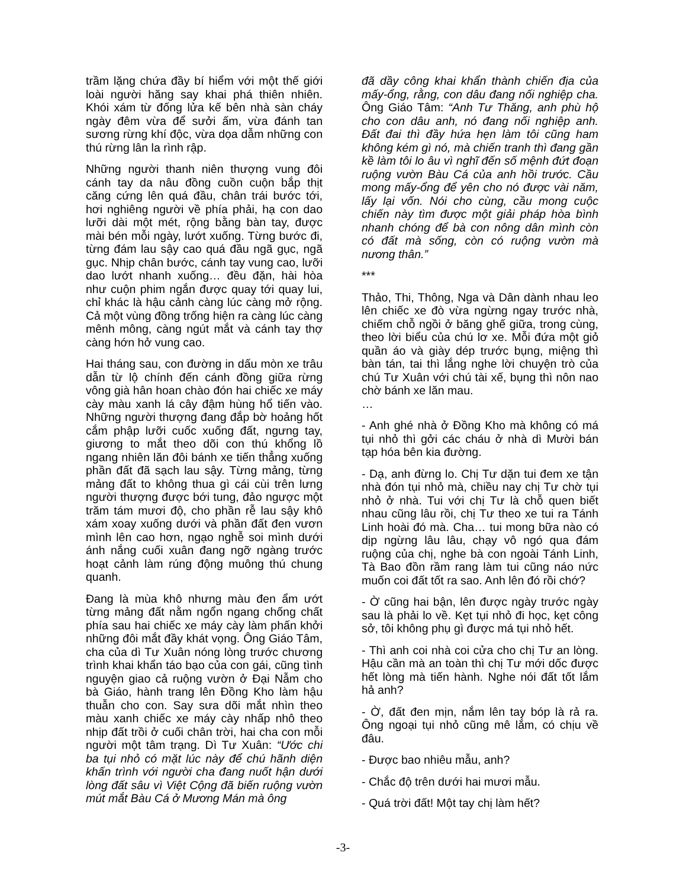trầm lặng chứa đầy bí hiểm với một thế giới loài người hăng say khai phá thiên nhiên. Khói xám từ đống lửa kế bên nhà sàn cháy ngày đêm vừa để sưởi ấm, vừa đánh tan sương rừng khí độc, vừa dọa dẫm những con thú rừng lân la rình rập.
Những người thanh niên thượng vung đôi cánh tay da nâu đồng cuồn cuộn bắp thịt căng cứng lên quá đầu, chân trái bước tới, hơi nghiêng người về phía phải, hạ con dao lưỡi dài một mét, rộng bằng bàn tay, được mài bén mỗi ngày, lướt xuống. Từng bước đi, từng đám lau sậy cao quá đầu ngã gục, ngã gục. Nhịp chân bước, cánh tay vung cao, lưỡi dao lướt nhanh xuống… đều đặn, hài hòa như cuộn phim ngắn được quay tới quay lui, chỉ khác là hậu cảnh càng lúc càng mở rộng. Cả một vùng đồng trống hiện ra càng lúc càng mênh mông, càng ngút mắt và cánh tay thợ càng hớn hở vung cao.
Hai tháng sau, con đường in dấu mòn xe trâu dẫn từ lộ chính đến cánh đồng giữa rừng vông già hân hoan chào đón hai chiếc xe máy cày màu xanh lá cây đậm hùng hổ tiến vào. Những người thượng đang đắp bờ hoảng hốt cắm phập lưỡi cuốc xuống đất, ngưng tay, giương to mắt theo dõi con thú khổng lồ ngang nhiên lăn đôi bánh xe tiến thẳng xuống phần đất đã sạch lau sậy. Từng mảng, từng mảng đất to không thua gì cái cùi trên lưng người thượng được bới tung, đảo ngược một trăm tám mươi độ, cho phần rễ lau sậy khô xám xoay xuống dưới và phần đất đen vươn mình lên cao hơn, ngạo nghễ soi mình dưới ánh nắng cuối xuân đang ngỡ ngàng trước hoạt cảnh làm rúng động muông thú chung quanh.
Đang là mùa khô nhưng màu đen ẩm ướt từng mảng đất nằm ngổn ngang chống chất phía sau hai chiếc xe máy cày làm phấn khởi những đôi mắt đầy khát vọng. Ông Giáo Tâm, cha của dì Tư Xuân nóng lòng trước chương trình khai khẩn táo bạo của con gái, cũng tình nguyện giao cả ruộng vườn ở Đại Nẫm cho bà Giáo, hành trang lên Đồng Kho làm hậu thuẫn cho con. Say sưa dõi mắt nhìn theo màu xanh chiếc xe máy cày nhấp nhô theo nhịp đất trồi ở cuối chân trời, hai cha con mỗi người một tâm trạng. Dì Tư Xuân: “Ước chi ba tụi nhỏ có mặt lúc này để chú hãnh diện khấn trình với người cha đang nuốt hận dưới lòng đất sâu vì Việt Cộng đã biến ruộng vườn mút mắt Bàu Cá ở Mương Mán mà ông
đã dầy công khai khẩn thành chiến địa của mấy-ổng, rằng, con dâu đang nối nghiệp cha. Ông Giáo Tâm: “Anh Tư Thăng, anh phù hộ cho con dâu anh, nó đang nối nghiệp anh. Đất đai thì đầy hứa hẹn làm tôi cũng ham không kém gì nó, mà chiến tranh thì đang gần kề làm tôi lo âu vì nghĩ đến số mệnh đứt đoạn ruộng vườn Bàu Cá của anh hồi trước. Cầu mong mấy-ổng để yên cho nó được vài năm, lấy lại vốn. Nói cho cùng, cầu mong cuộc chiến này tìm được một giải pháp hòa bình nhanh chóng để bà con nông dân mình còn có đất mà sống, còn có ruộng vườn mà nương thân.”
***
Thảo, Thi, Thông, Nga và Dân dành nhau leo lên chiếc xe đò vừa ngừng ngay trước nhà, chiếm chỗ ngồi ở băng ghế giữa, trong cùng, theo lời biểu của chú lơ xe. Mỗi đứa một giỏ quần áo và giày dép trước bụng, miệng thì bàn tán, tai thì lắng nghe lời chuyện trò của chú Tư Xuân với chú tài xế, bụng thì nôn nao chờ bánh xe lăn mau.
…
- Anh ghé nhà ở Đồng Kho mà không có má tụi nhỏ thì gởi các cháu ở nhà dì Mười bán tạp hóa bên kia đường.
- Dạ, anh đừng lo. Chị Tư dặn tui đem xe tận nhà đón tụi nhỏ mà, chiều nay chị Tư chờ tụi nhỏ ở nhà. Tui với chị Tư là chỗ quen biết nhau cũng lâu rồi, chị Tư theo xe tui ra Tánh Linh hoài đó mà. Cha… tui mong bữa nào có dịp ngừng lâu lâu, chạy vô ngó qua đám ruộng của chị, nghe bà con ngoài Tánh Linh, Tà Bao đồn rầm rang làm tui cũng náo nức muốn coi đất tốt ra sao. Anh lên đó rồi chớ?
- Ờ cũng hai bận, lên được ngày trước ngày sau là phải lo về. Kẹt tụi nhỏ đi học, kẹt công sở, tôi không phụ gì được má tụi nhỏ hết.
- Thì anh coi nhà coi cửa cho chị Tư an lòng. Hậu cần mà an toàn thì chị Tư mới dốc được hết lòng mà tiến hành. Nghe nói đất tốt lắm hả anh?
- Ờ, đất đen mịn, nắm lên tay bóp là rả ra. Ông ngoại tụi nhỏ cũng mê lắm, có chịu về đâu.
- Được bao nhiêu mẫu, anh?
- Chắc độ trên dưới hai mươi mẫu.
- Quá trời đất! Một tay chị làm hết?
-3-